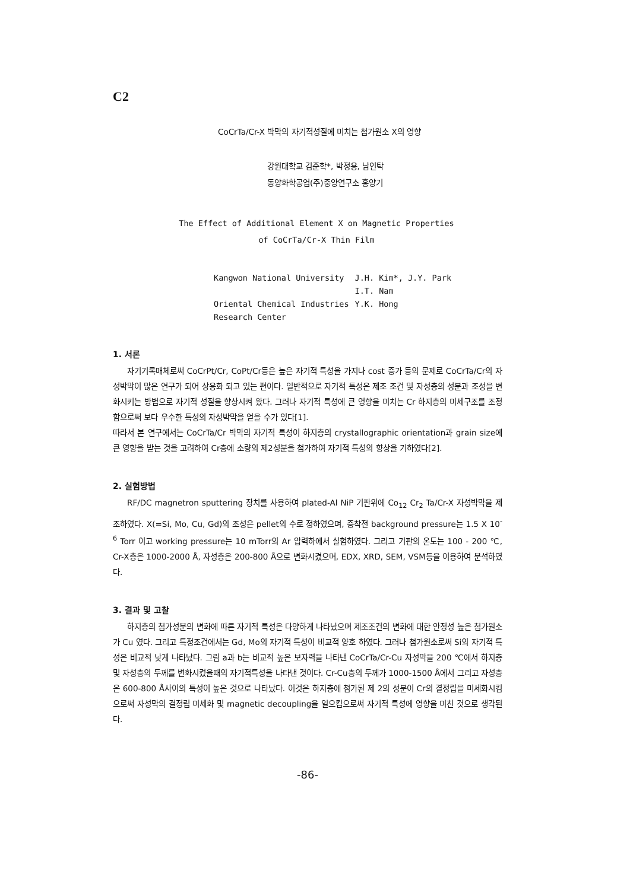C2
CoCrTa/Cr-X 박막의 자기적성질에 미치는 첨가원소 X의 영향
강원대학교 김준학*, 박정용, 남인탁
동양화학공업(주)중앙연구소 홍양기
The Effect of Additional Element X on Magnetic Properties
of CoCrTa/Cr-X Thin Film
| Kangwon National University | J.H. Kim*, J.Y. Park |
| | I.T. Nam |
| Oriental Chemical Industries | Y.K. Hong |
| Research Center | |
1. 서론
자기기록매체로써 CoCrPt/Cr, CoPt/Cr등은 높은 자기적 특성을 가지나 cost 증가 등의 문제로 CoCrTa/Cr의 자성박막이 많은 연구가 되어 상용화 되고 있는 편이다. 일반적으로 자기적 특성은 제조 조건 및 자성층의 성분과 조성을 변화시키는 방법으로 자기적 성질을 향상시켜 왔다. 그러나 자기적 특성에 큰 영향을 미치는 Cr 하지층의 미세구조를 조정함으로써 보다 우수한 특성의 자성박막을 얻을 수가 있다[1].
따라서 본 연구에서는 CoCrTa/Cr 박막의 자기적 특성이 하지층의 crystallographic orientation과 grain size에 큰 영향을 받는 것을 고려하여 Cr층에 소량의 제2성분을 첨가하여 자기적 특성의 향상을 기하였다[2].
2. 실험방법
RF/DC magnetron sputtering 장치를 사용하여 plated-Al NiP 기판위에 Co<sub>12</sub> Cr<sub>2</sub> Ta/Cr-X 자성박막을 제조하였다. X(=Si, Mo, Cu, Gd)의 조성은 pellet의 수로 정하였으며, 증착전 background pressure는 1.5 X 10<sup>-6</sup> Torr 이고 working pressure는 10 mTorr의 Ar 압력하에서 실험하였다. 그리고 기판의 온도는 100 - 200 ℃, Cr-X층은 1000-2000 Å, 자성층은 200-800 Å으로 변화시켰으며, EDX, XRD, SEM, VSM등을 이용하여 분석하였다.
3. 결과 및 고찰
하지층의 첨가성분의 변화에 따른 자기적 특성은 다양하게 나타났으며 제조조건의 변화에 대한 안정성 높은 첨가원소가 Cu 였다. 그리고 특정조건에서는 Gd, Mo의 자기적 특성이 비교적 양호 하였다. 그러나 첨가원소로써 Si의 자기적 특성은 비교적 낮게 나타났다. 그림 a과 b는 비교적 높은 보자력을 나타낸 CoCrTa/Cr-Cu 자성막을 200 ℃에서 하지층 및 자성층의 두께를 변화시켰을때의 자기적특성을 나타낸 것이다. Cr-Cu층의 두께가 1000-1500 Å에서 그리고 자성층은 600-800 Å사이의 특성이 높은 것으로 나타났다. 이것은 하지층에 첨가된 제 2의 성분이 Cr의 결정립을 미세화시킴으로써 자성막의 결정립 미세화 및 magnetic decoupling을 일으킴으로써 자기적 특성에 영향을 미친 것으로 생각된다.
-86-